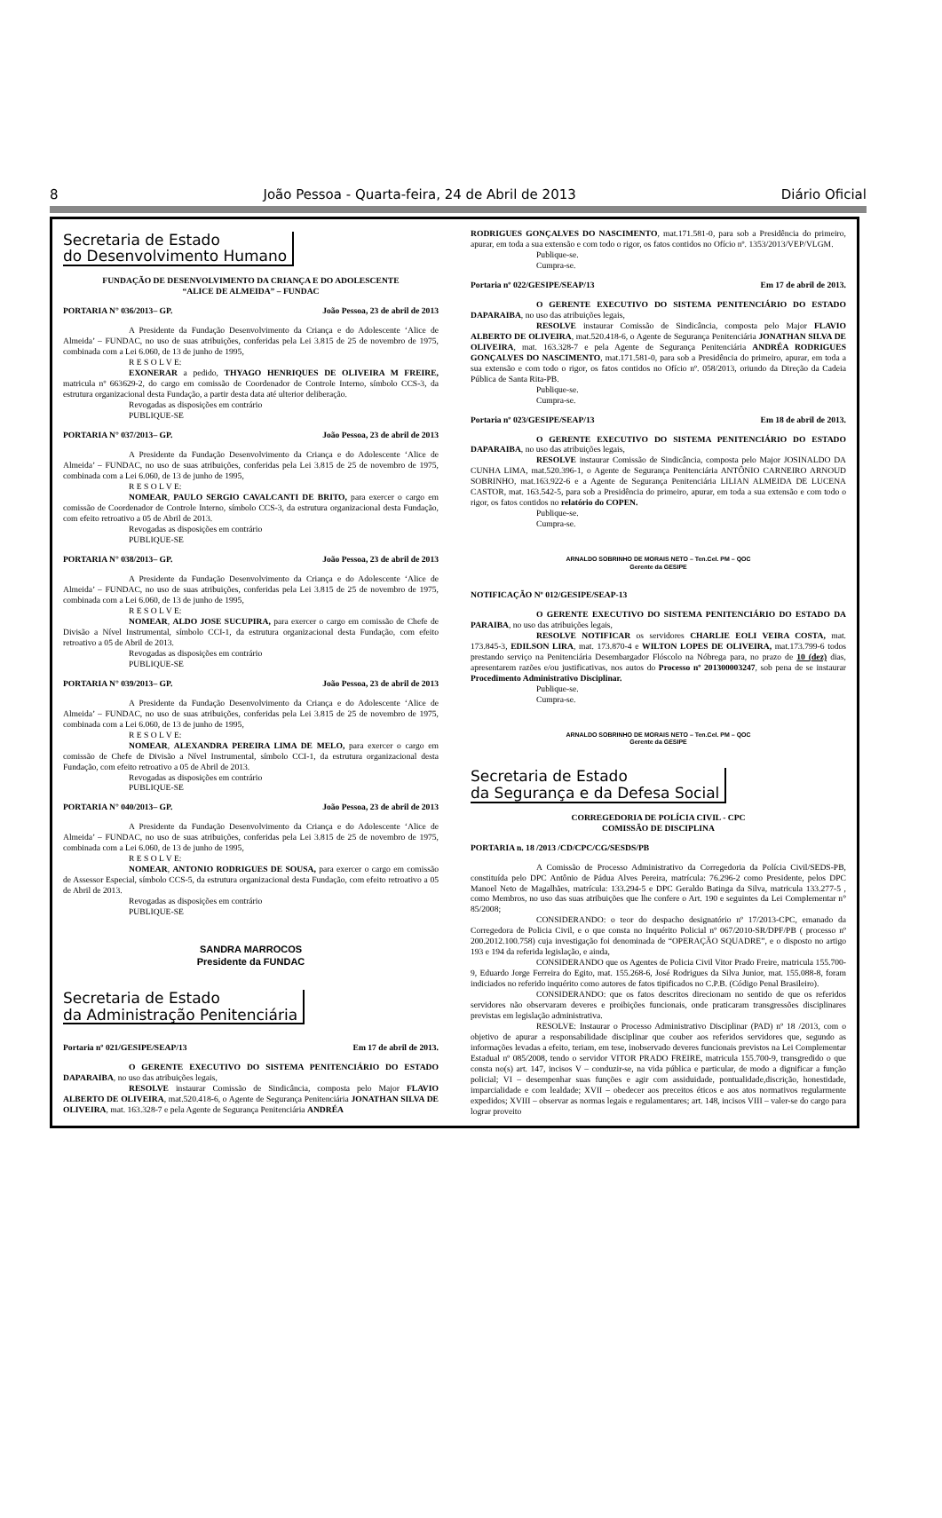8 João Pessoa - Quarta-feira, 24 de Abril de 2013 Diário Oficial
Secretaria de Estado
do Desenvolvimento Humano
FUNDAÇÃO DE DESENVOLVIMENTO DA CRIANÇA E DO ADOLESCENTE
“ALICE DE ALMEIDA” – FUNDAC
PORTARIA N° 036/2013– GP. João Pessoa, 23 de abril de 2013
A Presidente da Fundação Desenvolvimento da Criança e do Adolescente ‘Alice de Almeida’ – FUNDAC, no uso de suas atribuições, conferidas pela Lei 3.815 de 25 de novembro de 1975, combinada com a Lei 6.060, de 13 de junho de 1995,
R E S O L V E:
EXONERAR a pedido, THYAGO HENRIQUES DE OLIVEIRA M FREIRE, matricula nº 663629-2, do cargo em comissão de Coordenador de Controle Interno, símbolo CCS-3, da estrutura organizacional desta Fundação, a partir desta data até ulterior deliberação.
Revogadas as disposições em contrário
PUBLIQUE-SE
PORTARIA N° 037/2013– GP. João Pessoa, 23 de abril de 2013
A Presidente da Fundação Desenvolvimento da Criança e do Adolescente ‘Alice de Almeida’ – FUNDAC, no uso de suas atribuições, conferidas pela Lei 3.815 de 25 de novembro de 1975, combinada com a Lei 6.060, de 13 de junho de 1995,
R E S O L V E:
NOMEAR, PAULO SERGIO CAVALCANTI DE BRITO, para exercer o cargo em comissão de Coordenador de Controle Interno, símbolo CCS-3, da estrutura organizacional desta Fundação, com efeito retroativo a 05 de Abril de 2013.
Revogadas as disposições em contrário
PUBLIQUE-SE
PORTARIA N° 038/2013– GP. João Pessoa, 23 de abril de 2013
A Presidente da Fundação Desenvolvimento da Criança e do Adolescente ‘Alice de Almeida’ – FUNDAC, no uso de suas atribuições, conferidas pela Lei 3.815 de 25 de novembro de 1975, combinada com a Lei 6.060, de 13 de junho de 1995,
R E S O L V E:
NOMEAR, ALDO JOSE SUCUPIRA, para exercer o cargo em comissão de Chefe de Divisão a Nível Instrumental, símbolo CCI-1, da estrutura organizacional desta Fundação, com efeito retroativo a 05 de Abril de 2013.
Revogadas as disposições em contrário
PUBLIQUE-SE
PORTARIA N° 039/2013– GP. João Pessoa, 23 de abril de 2013
A Presidente da Fundação Desenvolvimento da Criança e do Adolescente ‘Alice de Almeida’ – FUNDAC, no uso de suas atribuições, conferidas pela Lei 3.815 de 25 de novembro de 1975, combinada com a Lei 6.060, de 13 de junho de 1995,
R E S O L V E:
NOMEAR, ALEXANDRA PEREIRA LIMA DE MELO, para exercer o cargo em comissão de Chefe de Divisão a Nível Instrumental, símbolo CCI-1, da estrutura organizacional desta Fundação, com efeito retroativo a 05 de Abril de 2013.
Revogadas as disposições em contrário
PUBLIQUE-SE
PORTARIA N° 040/2013– GP. João Pessoa, 23 de abril de 2013
A Presidente da Fundação Desenvolvimento da Criança e do Adolescente ‘Alice de Almeida’ – FUNDAC, no uso de suas atribuições, conferidas pela Lei 3.815 de 25 de novembro de 1975, combinada com a Lei 6.060, de 13 de junho de 1995,
R E S O L V E:
NOMEAR, ANTONIO RODRIGUES DE SOUSA, para exercer o cargo em comissão de Assessor Especial, símbolo CCS-5, da estrutura organizacional desta Fundação, com efeito retroativo a 05 de Abril de 2013.
Revogadas as disposições em contrário
PUBLIQUE-SE
SANDRA MARROCOS
Presidente da FUNDAC
Secretaria de Estado
da Administração Penitenciária
Portaria nº 021/GESIPE/SEAP/13 Em 17 de abril de 2013.
O GERENTE EXECUTIVO DO SISTEMA PENITENCIÁRIO DO ESTADO DAPARAIBA, no uso das atribuições legais,
RESOLVE instaurar Comissão de Sindicância, composta pelo Major FLAVIO ALBERTO DE OLIVEIRA, mat.520.418-6, o Agente de Segurança Penitenciária JONATHAN SILVA DE OLIVEIRA, mat. 163.328-7 e pela Agente de Segurança Penitenciária ANDRÉA
RODRIGUES GONÇALVES DO NASCIMENTO, mat.171.581-0, para sob a Presidência do primeiro, apurar, em toda a sua extensão e com todo o rigor, os fatos contidos no Ofício nº. 1353/2013/VEP/VLGM.
Publique-se.
Cumpra-se.
Portaria nº 022/GESIPE/SEAP/13 Em 17 de abril de 2013.
O GERENTE EXECUTIVO DO SISTEMA PENITENCIÁRIO DO ESTADO DAPARAIBA, no uso das atribuições legais,
RESOLVE instaurar Comissão de Sindicância, composta pelo Major FLAVIO ALBERTO DE OLIVEIRA, mat.520.418-6, o Agente de Segurança Penitenciária JONATHAN SILVA DE OLIVEIRA, mat. 163.328-7 e pela Agente de Segurança Penitenciária ANDRÉA RODRIGUES GONÇALVES DO NASCIMENTO, mat.171.581-0, para sob a Presidência do primeiro, apurar, em toda a sua extensão e com todo o rigor, os fatos contidos no Ofício nº. 058/2013, oriundo da Direção da Cadeia Pública de Santa Rita-PB.
Publique-se.
Cumpra-se.
Portaria nº 023/GESIPE/SEAP/13 Em 18 de abril de 2013.
O GERENTE EXECUTIVO DO SISTEMA PENITENCIÁRIO DO ESTADO DAPARAIBA, no uso das atribuições legais,
RESOLVE instaurar Comissão de Sindicância, composta pelo Major JOSINALDO DA CUNHA LIMA, mat.520.396-1, o Agente de Segurança Penitenciária ANTÔNIO CARNEIRO ARNOUD SOBRINHO, mat.163.922-6 e a Agente de Segurança Penitenciária LILIAN ALMEIDA DE LUCENA CASTOR, mat. 163.542-5, para sob a Presidência do primeiro, apurar, em toda a sua extensão e com todo o rigor, os fatos contidos no relatório do COPEN.
Publique-se.
Cumpra-se.
ARNALDO SOBRINHO DE MORAIS NETO – Ten.Cel. PM – QOC
Gerente da GESIPE
NOTIFICAÇÃO Nº 012/GESIPE/SEAP-13
O GERENTE EXECUTIVO DO SISTEMA PENITENCIÁRIO DO ESTADO DA PARAIBA, no uso das atribuições legais,
RESOLVE NOTIFICAR os servidores CHARLIE EOLI VEIRA COSTA, mat. 173.845-3, EDILSON LIRA, mat. 173.870-4 e WILTON LOPES DE OLIVEIRA, mat.173.799-6 todos prestando serviço na Penitenciária Desembargador Flóscolo na Nóbrega para, no prazo de 10 (dez) dias, apresentarem razões e/ou justificativas, nos autos do Processo nº 201300003247, sob pena de se instaurar Procedimento Administrativo Disciplinar.
Publique-se.
Cumpra-se.
ARNALDO SOBRINHO DE MORAIS NETO – Ten.Cel. PM – QOC
Gerente da GESIPE
Secretaria de Estado
da Segurança e da Defesa Social
CORREGEDORIA DE POLÍCIA CIVIL - CPC
COMISSÃO DE DISCIPLINA
PORTARIA n. 18 /2013 /CD/CPC/CG/SESDS/PB
A Comissão de Processo Administrativo da Corregedoria da Polícia Civil/SEDS-PB, constituída pelo DPC Antônio de Pádua Alves Pereira, matrícula: 76.296-2 como Presidente, pelos DPC Manoel Neto de Magalhães, matrícula: 133.294-5 e DPC Geraldo Batinga da Silva, matricula 133.277-5 , como Membros, no uso das suas atribuições que lhe confere o Art. 190 e seguintes da Lei Complementar n° 85/2008;
CONSIDERANDO: o teor do despacho designatório nº 17/2013-CPC, emanado da Corregedora de Policia Civil, e o que consta no Inquérito Policial nº 067/2010-SR/DPF/PB ( processo nº 200.2012.100.758) cuja investigação foi denominada de “OPERAÇÃO SQUADRE”, e o disposto no artigo 193 e 194 da referida legislação, e ainda,
CONSIDERANDO que os Agentes de Policia Civil Vitor Prado Freire, matricula 155.700-9, Eduardo Jorge Ferreira do Egito, mat. 155.268-6, José Rodrigues da Silva Junior, mat. 155.088-8, foram indiciados no referido inquérito como autores de fatos tipificados no C.P.B. (Código Penal Brasileiro).
CONSIDERANDO: que os fatos descritos direcionam no sentido de que os referidos servidores não observaram deveres e proibições funcionais, onde praticaram transgressões disciplinares previstas em legislação administrativa.
RESOLVE: Instaurar o Processo Administrativo Disciplinar (PAD) nº 18 /2013, com o objetivo de apurar a responsabilidade disciplinar que couber aos referidos servidores que, segundo as informações levadas a efeito, teriam, em tese, inobservado deveres funcionais previstos na Lei Complementar Estadual nº 085/2008, tendo o servidor VITOR PRADO FREIRE, matricula 155.700-9, transgredido o que consta no(s) art. 147, incisos V – conduzir-se, na vida pública e particular, de modo a dignificar a função policial; VI – desempenhar suas funções e agir com assiduidade, pontualidade,discrição, honestidade, imparcialidade e com lealdade; XVII – obedecer aos preceitos éticos e aos atos normativos regularmente expedidos; XVIII – observar as normas legais e regulamentares; art. 148, incisos VIII – valer-se do cargo para lograr proveito